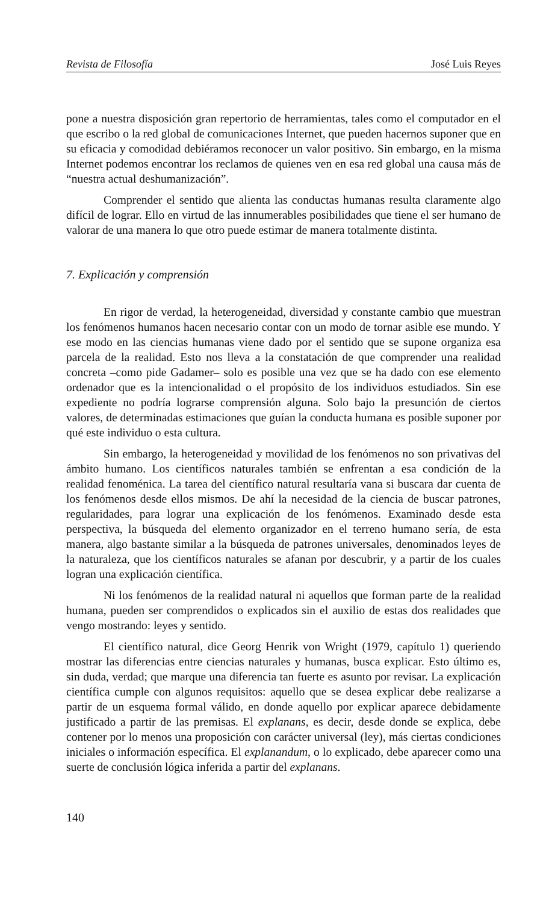Revista de Filosofía José Luis Reyes
pone a nuestra disposición gran repertorio de herramientas, tales como el computador en el que escribo o la red global de comunicaciones Internet, que pueden hacernos suponer que en su eficacia y comodidad debiéramos reconocer un valor positivo. Sin embargo, en la misma Internet podemos encontrar los reclamos de quienes ven en esa red global una causa más de “nuestra actual deshumanización”.
Comprender el sentido que alienta las conductas humanas resulta claramente algo difícil de lograr. Ello en virtud de las innumerables posibilidades que tiene el ser humano de valorar de una manera lo que otro puede estimar de manera totalmente distinta.
7. Explicación y comprensión
En rigor de verdad, la heterogeneidad, diversidad y constante cambio que muestran los fenómenos humanos hacen necesario contar con un modo de tornar asible ese mundo. Y ese modo en las ciencias humanas viene dado por el sentido que se supone organiza esa parcela de la realidad. Esto nos lleva a la constatación de que comprender una realidad concreta –como pide Gadamer– solo es posible una vez que se ha dado con ese elemento ordenador que es la intencionalidad o el propósito de los individuos estudiados. Sin ese expediente no podría lograrse comprensión alguna. Solo bajo la presunción de ciertos valores, de determinadas estimaciones que guían la conducta humana es posible suponer por qué este individuo o esta cultura.
Sin embargo, la heterogeneidad y movilidad de los fenómenos no son privativas del ámbito humano. Los científicos naturales también se enfrentan a esa condición de la realidad fenoménica. La tarea del científico natural resultaría vana si buscara dar cuenta de los fenómenos desde ellos mismos. De ahí la necesidad de la ciencia de buscar patrones, regularidades, para lograr una explicación de los fenómenos. Examinado desde esta perspectiva, la búsqueda del elemento organizador en el terreno humano sería, de esta manera, algo bastante similar a la búsqueda de patrones universales, denominados leyes de la naturaleza, que los científicos naturales se afanan por descubrir, y a partir de los cuales logran una explicación científica.
Ni los fenómenos de la realidad natural ni aquellos que forman parte de la realidad humana, pueden ser comprendidos o explicados sin el auxilio de estas dos realidades que vengo mostrando: leyes y sentido.
El científico natural, dice Georg Henrik von Wright (1979, capítulo 1) queriendo mostrar las diferencias entre ciencias naturales y humanas, busca explicar. Esto último es, sin duda, verdad; que marque una diferencia tan fuerte es asunto por revisar. La explicación científica cumple con algunos requisitos: aquello que se desea explicar debe realizarse a partir de un esquema formal válido, en donde aquello por explicar aparece debidamente justificado a partir de las premisas. El explanans, es decir, desde donde se explica, debe contener por lo menos una proposición con carácter universal (ley), más ciertas condiciones iniciales o información específica. El explanandum, o lo explicado, debe aparecer como una suerte de conclusión lógica inferida a partir del explanans.
140